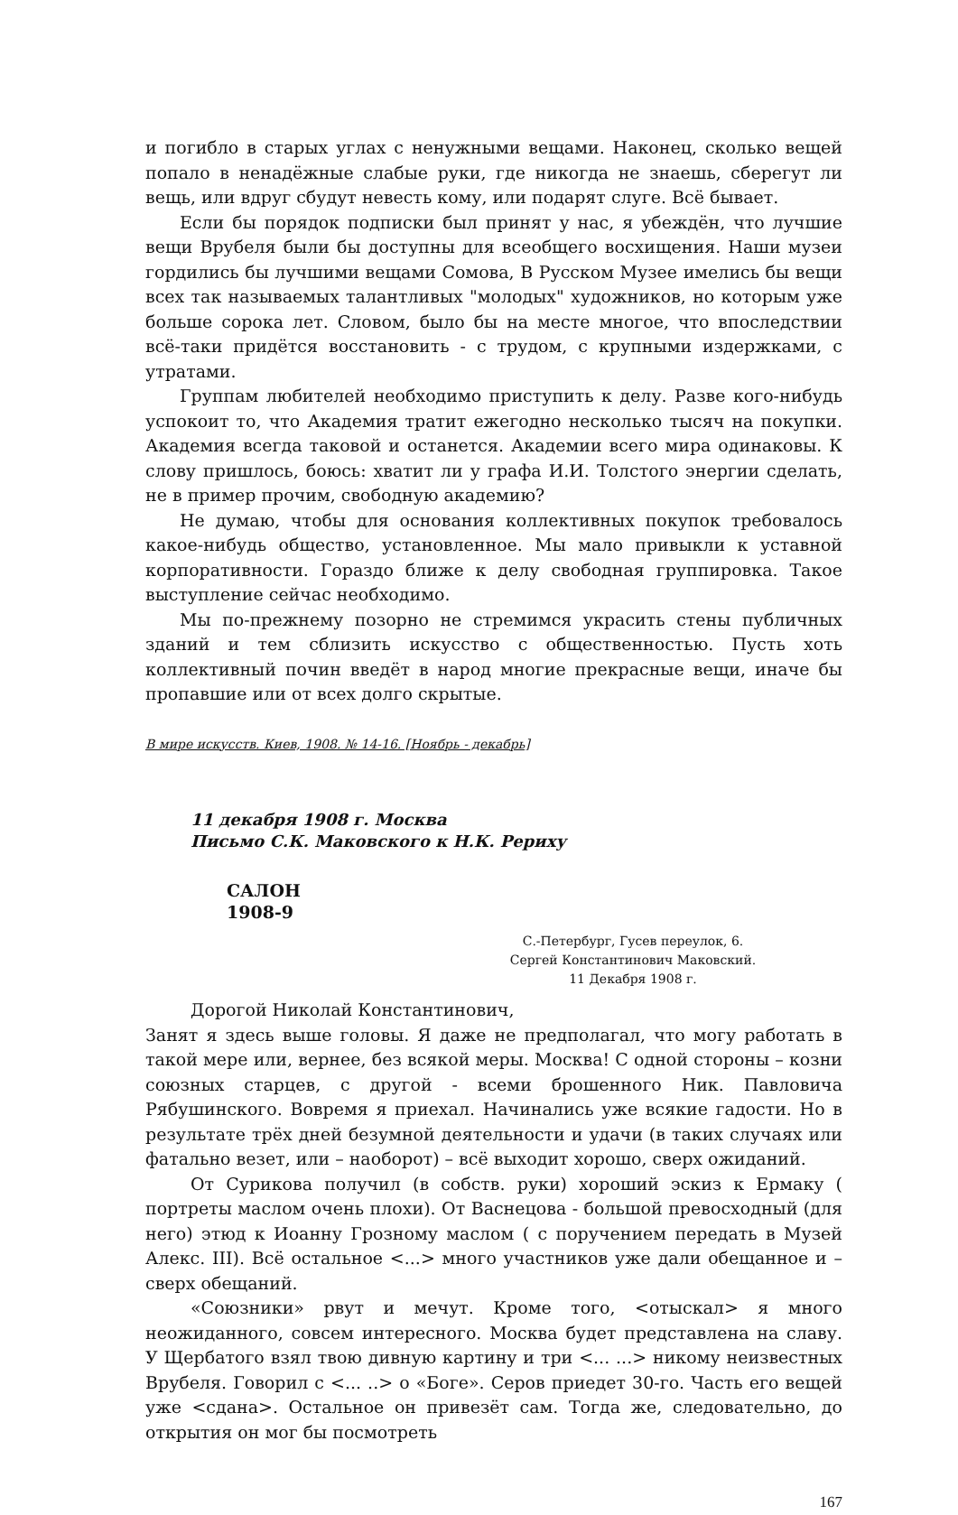и погибло в старых углах с ненужными вещами. Наконец, сколько вещей попало в ненадёжные слабые руки, где никогда не знаешь, сберегут ли вещь, или вдруг сбудут невесть кому, или подарят слуге. Всё бывает.
Если бы порядок подписки был принят у нас, я убеждён, что лучшие вещи Врубеля были бы доступны для всеобщего восхищения. Наши музеи гордились бы лучшими вещами Сомова, В Русском Музее имелись бы вещи всех так называемых талантливых "молодых" художников, но которым уже больше сорока лет. Словом, было бы на месте многое, что впоследствии всё-таки придётся восстановить - с трудом, с крупными издержками, с утратами.
Группам любителей необходимо приступить к делу. Разве кого-нибудь успокоит то, что Академия тратит ежегодно несколько тысяч на покупки. Академия всегда таковой и останется. Академии всего мира одинаковы. К слову пришлось, боюсь: хватит ли у графа И.И. Толстого энергии сделать, не в пример прочим, свободную академию?
Не думаю, чтобы для основания коллективных покупок требовалось какое-нибудь общество, установленное. Мы мало привыкли к уставной корпоративности. Гораздо ближе к делу свободная группировка. Такое выступление сейчас необходимо.
Мы по-прежнему позорно не стремимся украсить стены публичных зданий и тем сблизить искусство с общественностью. Пусть хоть коллективный почин введёт в народ многие прекрасные вещи, иначе бы пропавшие или от всех долго скрытые.
В мире искусств. Киев, 1908. № 14-16. [Ноябрь - декабрь]
11 декабря 1908 г. Москва
Письмо С.К. Маковского к Н.К. Рериху
САЛОН
1908-9
С.-Петербург, Гусев переулок, 6.
Сергей Константинович Маковский.
11 Декабря 1908 г.
Дорогой Николай Константинович,
Занят я здесь выше головы. Я даже не предполагал, что могу работать в такой мере или, вернее, без всякой меры. Москва! С одной стороны – козни союзных старцев, с другой - всеми брошенного Ник. Павловича Рябушинского. Вовремя я приехал. Начинались уже всякие гадости. Но в результате трёх дней безумной деятельности и удачи (в таких случаях или фатально везет, или – наоборот) – всё выходит хорошо, сверх ожиданий.
От Сурикова получил (в собств. руки) хороший эскиз к Ермаку ( портреты маслом очень плохи). От Васнецова - большой превосходный (для него) этюд к Иоанну Грозному маслом ( с поручением передать в Музей Алекс. III). Всё остальное <...> много участников уже дали обещанное и – сверх обещаний.
«Союзники» рвут и мечут. Кроме того, <отыскал> я много неожиданного, совсем интересного. Москва будет представлена на славу. У Щербатого взял твою дивную картину и три <... ...> никому неизвестных Врубеля. Говорил с <... ..> о «Боге». Серов приедет 30-го. Часть его вещей уже <сдана>. Остальное он привезёт сам. Тогда же, следовательно, до открытия он мог бы посмотреть
167